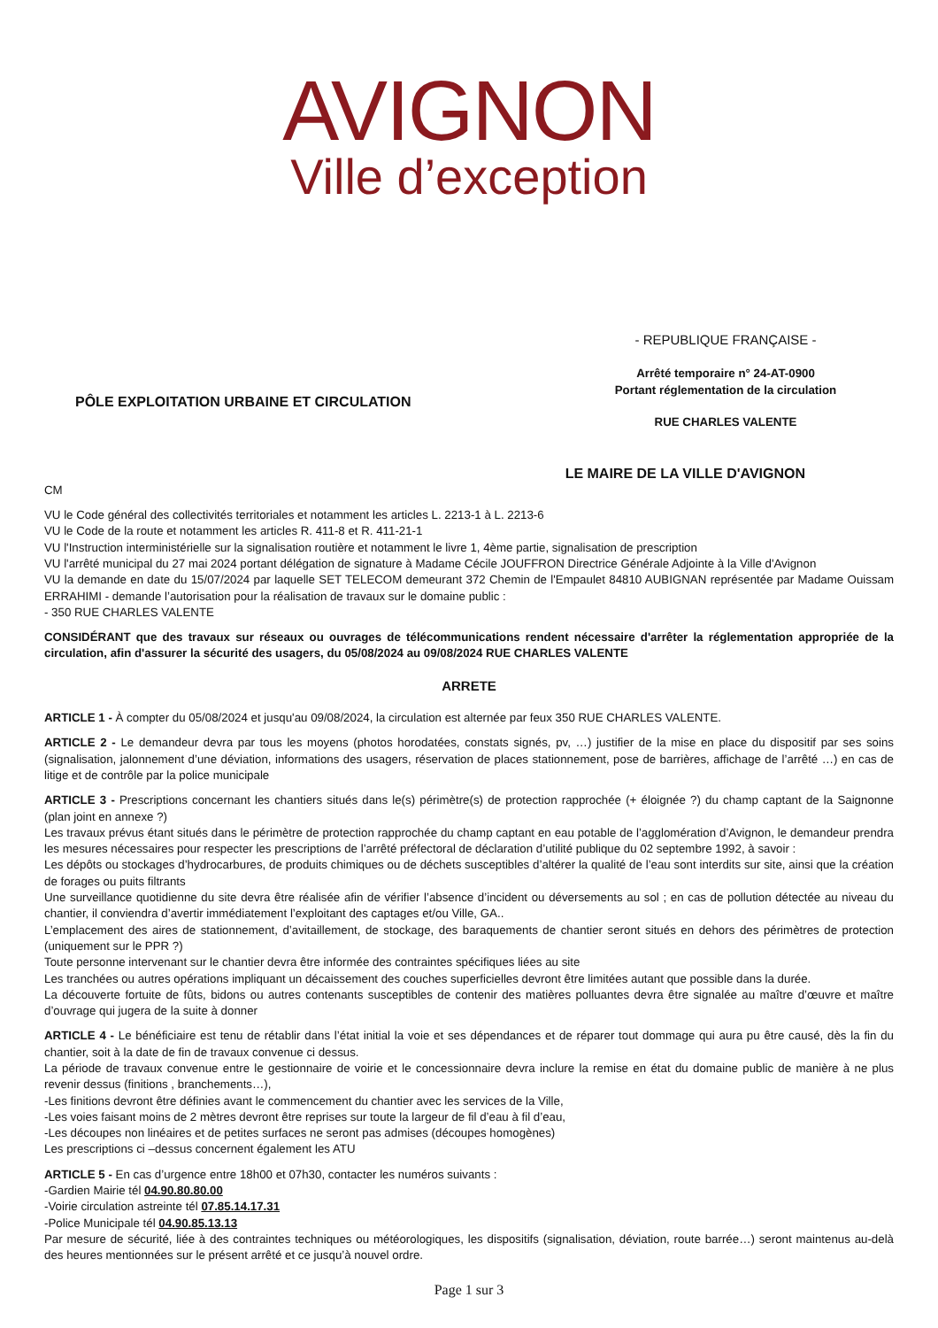AVIGNON
Ville d’exception
PÔLE EXPLOITATION URBAINE ET CIRCULATION
- REPUBLIQUE FRANÇAISE -
Arrêté temporaire n° 24-AT-0900
Portant réglementation de la circulation
RUE CHARLES VALENTE
LE MAIRE DE LA VILLE D'AVIGNON
CM
VU le Code général des collectivités territoriales et notamment les articles L. 2213-1 à L. 2213-6
VU le Code de la route et notamment les articles R. 411-8 et R. 411-21-1
VU l'Instruction interministérielle sur la signalisation routière et notamment le livre 1, 4ème partie, signalisation de prescription
VU l'arrêté municipal du 27 mai 2024 portant délégation de signature à Madame Cécile JOUFFRON Directrice Générale Adjointe à la Ville d'Avignon
VU la demande en date du 15/07/2024 par laquelle SET TELECOM demeurant 372 Chemin de l'Empaulet 84810 AUBIGNAN représentée par Madame Ouissam ERRAHIMI - demande l’autorisation pour la réalisation de travaux sur le domaine public :
- 350 RUE CHARLES VALENTE
CONSIDÉRANT que des travaux sur réseaux ou ouvrages de télécommunications rendent nécessaire d'arrêter la réglementation appropriée de la circulation, afin d'assurer la sécurité des usagers, du 05/08/2024 au 09/08/2024 RUE CHARLES VALENTE
ARRETE
ARTICLE 1 - À compter du 05/08/2024 et jusqu'au 09/08/2024, la circulation est alternée par feux 350 RUE CHARLES VALENTE.
ARTICLE 2 - Le demandeur devra par tous les moyens (photos horodatées, constats signés, pv, …) justifier de la mise en place du dispositif par ses soins (signalisation, jalonnement d’une déviation, informations des usagers, réservation de places stationnement, pose de barrières, affichage de l’arrêté …) en cas de litige et de contrôle par la police municipale
ARTICLE 3 - Prescriptions concernant les chantiers situés dans le(s) périmètre(s) de protection rapprochée (+ éloignée ?) du champ captant de la Saignonne (plan joint en annexe ?)
Les travaux prévus étant situés dans le périmètre de protection rapprochée du champ captant en eau potable de l’agglomération d’Avignon, le demandeur prendra les mesures nécessaires pour respecter les prescriptions de l’arrêté préfectoral de déclaration d’utilité publique du 02 septembre 1992, à savoir :
Les dépôts ou stockages d’hydrocarbures, de produits chimiques ou de déchets susceptibles d’altérer la qualité de l’eau sont interdits sur site, ainsi que la création de forages ou puits filtrants
Une surveillance quotidienne du site devra être réalisée afin de vérifier l’absence d’incident ou déversements au sol ; en cas de pollution détectée au niveau du chantier, il conviendra d’avertir immédiatement l’exploitant des captages et/ou Ville, GA..
L’emplacement des aires de stationnement, d’avitaillement, de stockage, des baraquements de chantier seront situés en dehors des périmètres de protection (uniquement sur le PPR ?)
Toute personne intervenant sur le chantier devra être informée des contraintes spécifiques liées au site
Les tranchées ou autres opérations impliquant un décaissement des couches superficielles devront être limitées autant que possible dans la durée.
La découverte fortuite de fûts, bidons ou autres contenants susceptibles de contenir des matières polluantes devra être signalée au maître d’œuvre et maître d’ouvrage qui jugera de la suite à donner
ARTICLE 4 - Le bénéficiaire est tenu de rétablir dans l’état initial la voie et ses dépendances et de réparer tout dommage qui aura pu être causé, dès la fin du chantier, soit à la date de fin de travaux convenue ci dessus.
La période de travaux convenue entre le gestionnaire de voirie et le concessionnaire devra inclure la remise en état du domaine public de manière à ne plus revenir dessus (finitions , branchements…),
-Les finitions devront être définies avant le commencement du chantier avec les services de la Ville,
-Les voies faisant moins de 2 mètres devront être reprises sur toute la largeur de fil d’eau à fil d’eau,
-Les découpes non linéaires et de petites surfaces ne seront pas admises (découpes homogènes)
Les prescriptions ci –dessus concernent également les ATU
ARTICLE 5 - En cas d’urgence entre 18h00 et 07h30, contacter les numéros suivants :
-Gardien Mairie tél 04.90.80.80.00
-Voirie circulation astreinte tél 07.85.14.17.31
-Police Municipale tél 04.90.85.13.13
Par mesure de sécurité, liée à des contraintes techniques ou météorologiques, les dispositifs (signalisation, déviation, route barrée…) seront maintenus au-delà des heures mentionnées sur le présent arrêté et ce jusqu’à nouvel ordre.
Page 1 sur 3